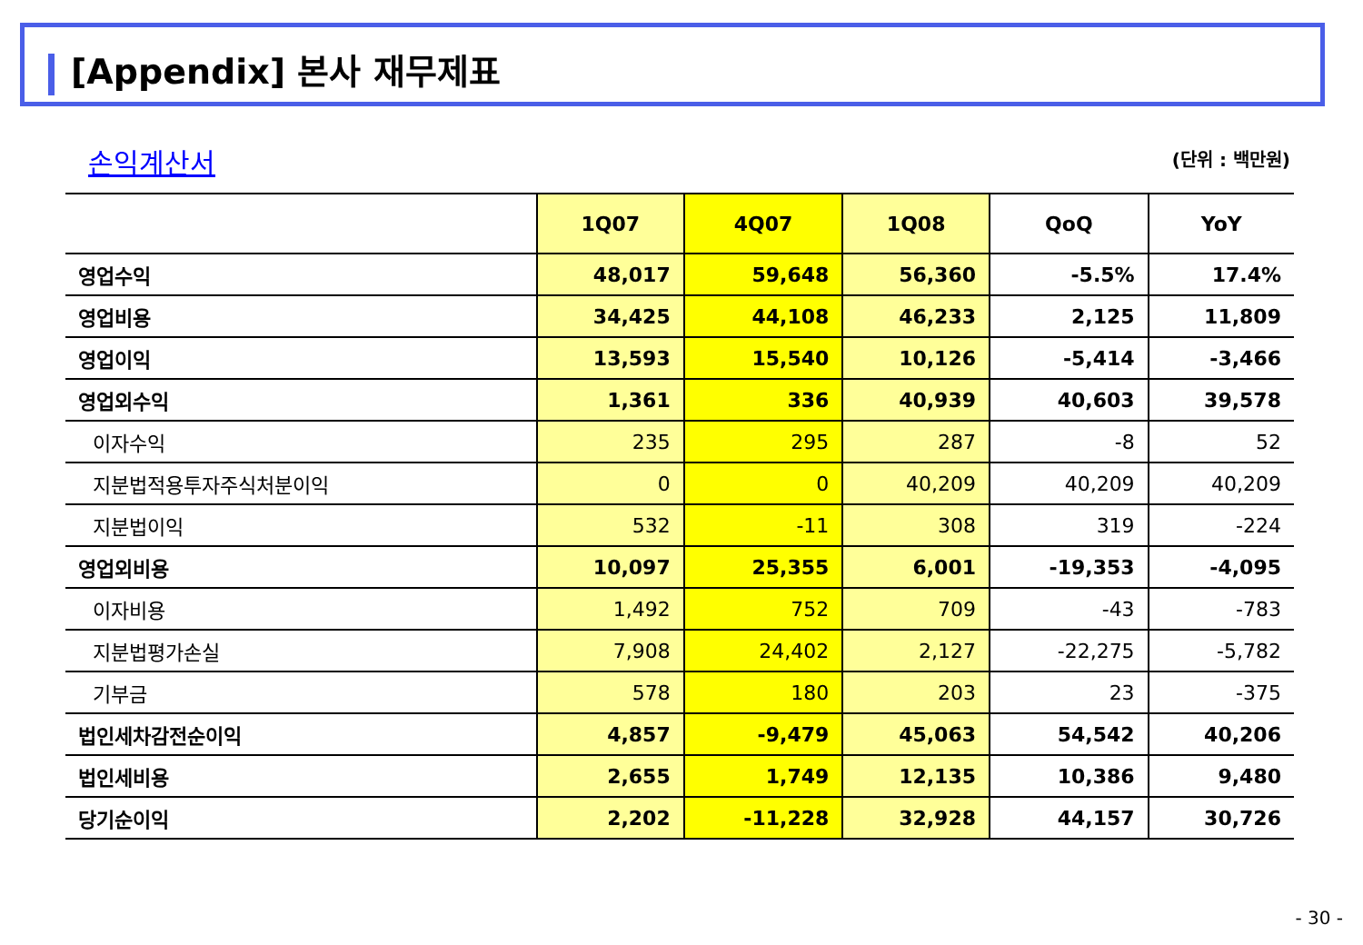[Appendix] 본사 재무제표
손익계산서 (단위 : 백만원)
| | 1Q07 | 4Q07 | 1Q08 | QoQ | YoY |
| --- | --- | --- | --- | --- | --- |
| 영업수익 | 48,017 | 59,648 | 56,360 | -5.5% | 17.4% |
| 영업비용 | 34,425 | 44,108 | 46,233 | 2,125 | 11,809 |
| 영업이익 | 13,593 | 15,540 | 10,126 | -5,414 | -3,466 |
| 영업외수익 | 1,361 | 336 | 40,939 | 40,603 | 39,578 |
| 이자수익 | 235 | 295 | 287 | -8 | 52 |
| 지분법적용투자주식처분이익 | 0 | 0 | 40,209 | 40,209 | 40,209 |
| 지분법이익 | 532 | -11 | 308 | 319 | -224 |
| 영업외비용 | 10,097 | 25,355 | 6,001 | -19,353 | -4,095 |
| 이자비용 | 1,492 | 752 | 709 | -43 | -783 |
| 지분법평가손실 | 7,908 | 24,402 | 2,127 | -22,275 | -5,782 |
| 기부금 | 578 | 180 | 203 | 23 | -375 |
| 법인세차감전순이익 | 4,857 | -9,479 | 45,063 | 54,542 | 40,206 |
| 법인세비용 | 2,655 | 1,749 | 12,135 | 10,386 | 9,480 |
| 당기순이익 | 2,202 | -11,228 | 32,928 | 44,157 | 30,726 |
- 30 -